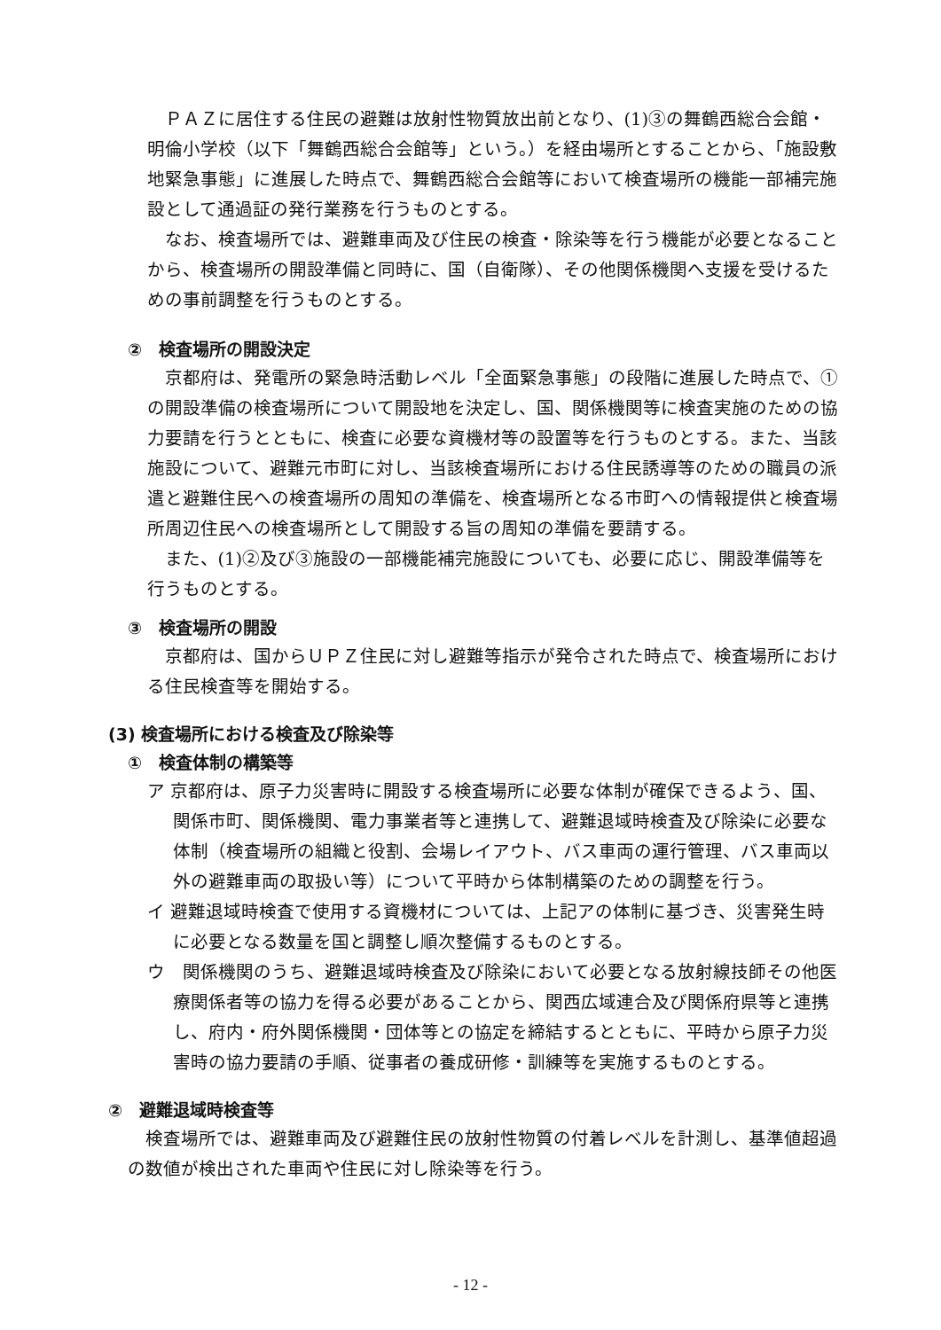ＰＡＺに居住する住民の避難は放射性物質放出前となり、(1)③の舞鶴西総合会館・明倫小学校（以下「舞鶴西総合会館等」という。）を経由場所とすることから、「施設敷地緊急事態」に進展した時点で、舞鶴西総合会館等において検査場所の機能一部補完施設として通過証の発行業務を行うものとする。
なお、検査場所では、避難車両及び住民の検査・除染等を行う機能が必要となることから、検査場所の開設準備と同時に、国（自衛隊）、その他関係機関へ支援を受けるための事前調整を行うものとする。
②　検査場所の開設決定
京都府は、発電所の緊急時活動レベル「全面緊急事態」の段階に進展した時点で、①の開設準備の検査場所について開設地を決定し、国、関係機関等に検査実施のための協力要請を行うとともに、検査に必要な資機材等の設置等を行うものとする。また、当該施設について、避難元市町に対し、当該検査場所における住民誘導等のための職員の派遣と避難住民への検査場所の周知の準備を、検査場所となる市町への情報提供と検査場所周辺住民への検査場所として開設する旨の周知の準備を要請する。
また、(1)②及び③施設の一部機能補完施設についても、必要に応じ、開設準備等を行うものとする。
③　検査場所の開設
京都府は、国からＵＰＺ住民に対し避難等指示が発令された時点で、検査場所における住民検査等を開始する。
(3) 検査場所における検査及び除染等
①　検査体制の構築等
ア 京都府は、原子力災害時に開設する検査場所に必要な体制が確保できるよう、国、関係市町、関係機関、電力事業者等と連携して、避難退域時検査及び除染に必要な体制（検査場所の組織と役割、会場レイアウト、バス車両の運行管理、バス車両以外の避難車両の取扱い等）について平時から体制構築のための調整を行う。
イ 避難退域時検査で使用する資機材については、上記アの体制に基づき、災害発生時に必要となる数量を国と調整し順次整備するものとする。
ウ　関係機関のうち、避難退域時検査及び除染において必要となる放射線技師その他医療関係者等の協力を得る必要があることから、関西広域連合及び関係府県等と連携し、府内・府外関係機関・団体等との協定を締結するとともに、平時から原子力災害時の協力要請の手順、従事者の養成研修・訓練等を実施するものとする。
②　避難退域時検査等
検査場所では、避難車両及び避難住民の放射性物質の付着レベルを計測し、基準値超過の数値が検出された車両や住民に対し除染等を行う。
- 12 -